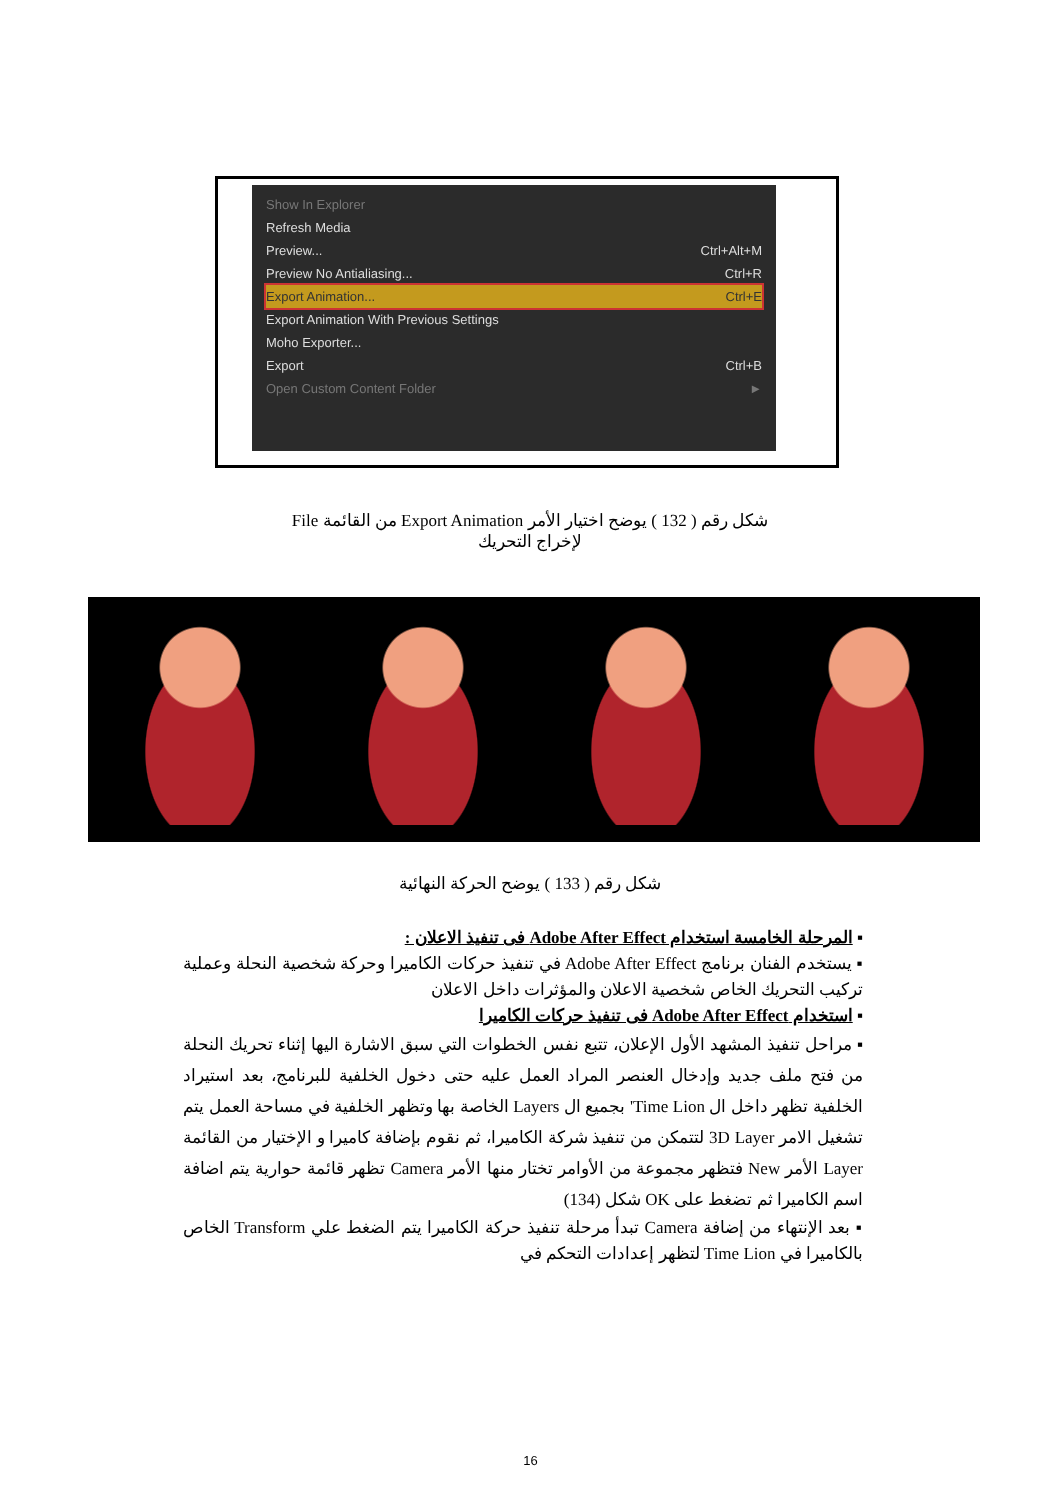Show In Explorer
Refresh Media
Preview... Ctrl+Alt+M
Preview No Antialiasing... Ctrl+R
Export Animation... Ctrl+E
Export Animation With Previous Settings
Moho Exporter...
Export Ctrl+B
Open Custom Content Folder ►
شكل رقم ( 132 ) يوضح اختيار الأمر Export Animation من القائمة File
لإخراج التحريك
شكل رقم ( 133 ) يوضح الحركة النهائية
▪ المرحلة الخامسة استخدام Adobe After Effect فى تنفيذ الاعلان :
▪ يستخدم الفنان برنامج Adobe After Effect في تنفيذ حركات الكاميرا وحركة شخصية النحلة وعملية تركيب التحريك الخاص شخصية الاعلان والمؤثرات داخل الاعلان
▪ استخدام Adobe After Effect فى تنفيذ حركات الكاميرا
▪ مراحل تنفيذ المشهد الأول الإعلان، تتبع نفس الخطوات التي سبق الاشارة اليها إثناء تحريك النحلة من فتح ملف جديد وإدخال العنصر المراد العمل عليه حتى دخول الخلفية للبرنامج، بعد استيراد الخلفية تظهر داخل ال Time Lion' بجميع ال Layers الخاصة بها وتظهر الخلفية في مساحة العمل يتم تشغيل الامر 3D Layer لتتمكن من تنفيذ شركة الكاميرا، ثم نقوم بإضافة كاميرا و الإختيار من القائمة Layer الأمر New فتظهر مجموعة من الأوامر تختار منها الأمر Camera تظهر قائمة حوارية يتم اضافة اسم الكاميرا ثم تضغط على OK شكل (134)
▪ بعد الإنتهاء من إضافة Camera تبدأ مرحلة تنفيذ حركة الكاميرا يتم الضغط علي Transform الخاص بالكاميرا في Time Lion لتظهر إعدادات التحكم في
16